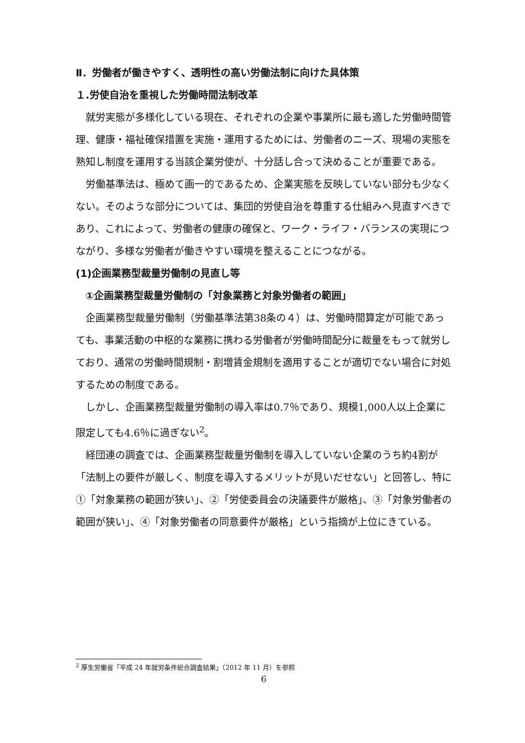Ⅱ．労働者が働きやすく、透明性の高い労働法制に向けた具体策
１.労使自治を重視した労働時間法制改革
就労実態が多様化している現在、それぞれの企業や事業所に最も適した労働時間管理、健康・福祉確保措置を実施・運用するためには、労働者のニーズ、現場の実態を熟知し制度を運用する当該企業労使が、十分話し合って決めることが重要である。
労働基準法は、極めて画一的であるため、企業実態を反映していない部分も少なくない。そのような部分については、集団的労使自治を尊重する仕組みへ見直すべきであり、これによって、労働者の健康の確保と、ワーク・ライフ・バランスの実現につながり、多様な労働者が働きやすい環境を整えることにつながる。
(1)企画業務型裁量労働制の見直し等
①企画業務型裁量労働制の「対象業務と対象労働者の範囲」
企画業務型裁量労働制（労働基準法第38条の４）は、労働時間算定が可能であっても、事業活動の中枢的な業務に携わる労働者が労働時間配分に裁量をもって就労しており、通常の労働時間規制・割増賃金規制を適用することが適切でない場合に対処するための制度である。
しかし、企画業務型裁量労働制の導入率は0.7％であり、規模1,000人以上企業に限定しても4.6％に過ぎない<sup>2</sup>。
経団連の調査では、企画業務型裁量労働制を導入していない企業のうち約4割が「法制上の要件が厳しく、制度を導入するメリットが見いだせない」と回答し、特に①「対象業務の範囲が狭い」、②「労使委員会の決議要件が厳格」、③「対象労働者の範囲が狭い」、④「対象労働者の同意要件が厳格」という指摘が上位にきている。
<sup>2</sup> 厚生労働省「平成 24 年就労条件総合調査結果」（2012 年 11 月）を参照
6